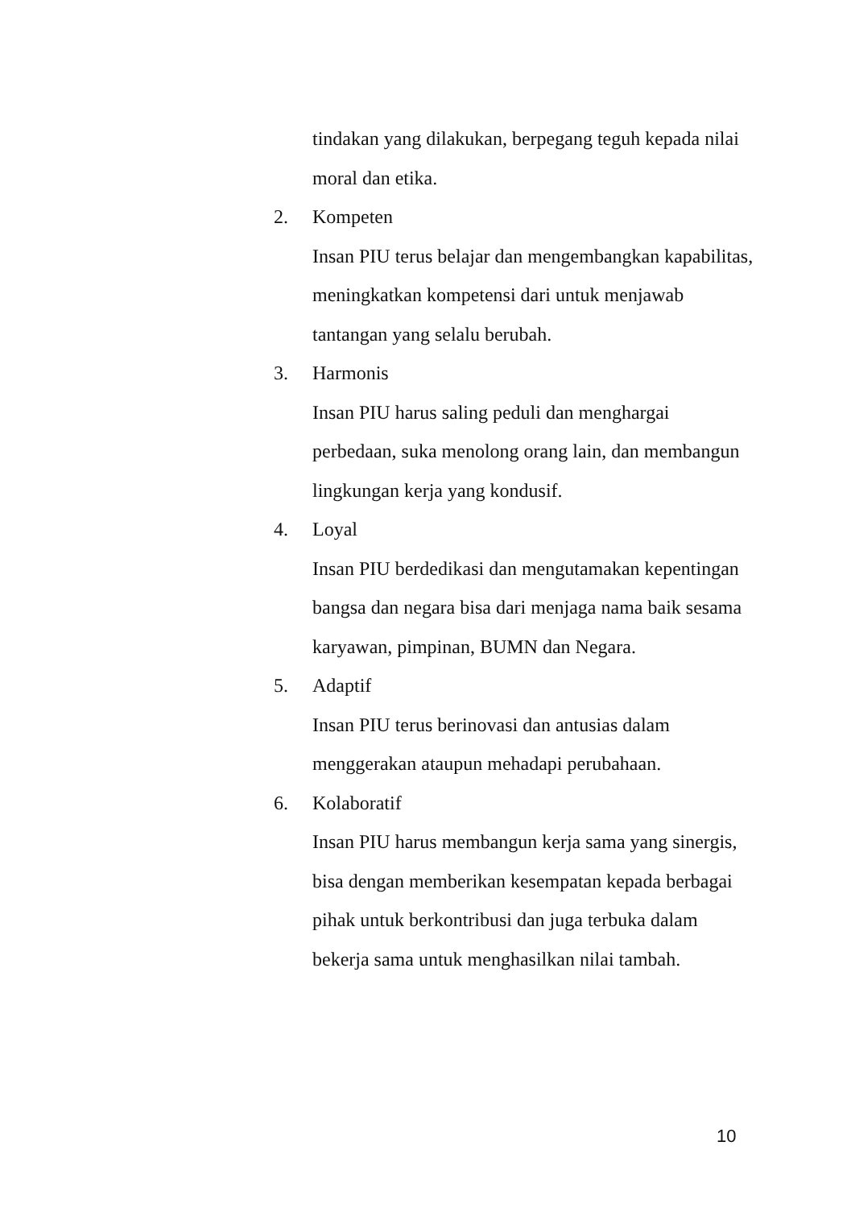tindakan yang dilakukan, berpegang teguh kepada nilai moral dan etika.
2. Kompeten
Insan PIU terus belajar dan mengembangkan kapabilitas, meningkatkan kompetensi dari untuk menjawab tantangan yang selalu berubah.
3. Harmonis
Insan PIU harus saling peduli dan menghargai perbedaan, suka menolong orang lain, dan membangun lingkungan kerja yang kondusif.
4. Loyal
Insan PIU berdedikasi dan mengutamakan kepentingan bangsa dan negara bisa dari menjaga nama baik sesama karyawan, pimpinan, BUMN dan Negara.
5. Adaptif
Insan PIU terus berinovasi dan antusias dalam menggerakan ataupun mehadapi perubahaan.
6. Kolaboratif
Insan PIU harus membangun kerja sama yang sinergis, bisa dengan memberikan kesempatan kepada berbagai pihak untuk berkontribusi dan juga terbuka dalam bekerja sama untuk menghasilkan nilai tambah.
10